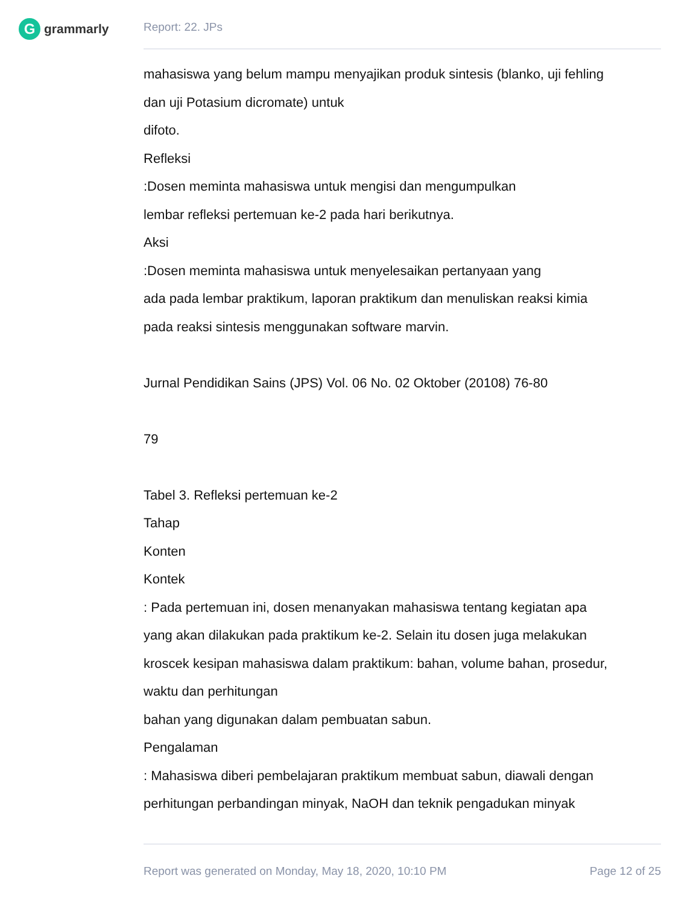G
grammarly
Report: 22. JPs
mahasiswa yang belum mampu menyajikan produk sintesis (blanko, uji fehling
dan uji Potasium dicromate) untuk
difoto.
Refleksi
:Dosen meminta mahasiswa untuk mengisi dan mengumpulkan
lembar refleksi pertemuan ke-2 pada hari berikutnya.
Aksi
:Dosen meminta mahasiswa untuk menyelesaikan pertanyaan yang
ada pada lembar praktikum, laporan praktikum dan menuliskan reaksi kimia
pada reaksi sintesis menggunakan software marvin.
Jurnal Pendidikan Sains (JPS) Vol. 06 No. 02 Oktober (20108) 76-80
79
Tabel 3. Refleksi pertemuan ke-2
Tahap
Konten
Kontek
: Pada pertemuan ini, dosen menanyakan mahasiswa tentang kegiatan apa
yang akan dilakukan pada praktikum ke-2. Selain itu dosen juga melakukan
kroscek kesipan mahasiswa dalam praktikum: bahan, volume bahan, prosedur,
waktu dan perhitungan
bahan yang digunakan dalam pembuatan sabun.
Pengalaman
: Mahasiswa diberi pembelajaran praktikum membuat sabun, diawali dengan
perhitungan perbandingan minyak, NaOH dan teknik pengadukan minyak
Report was generated on Monday, May 18, 2020, 10:10 PM Page 12 of 25